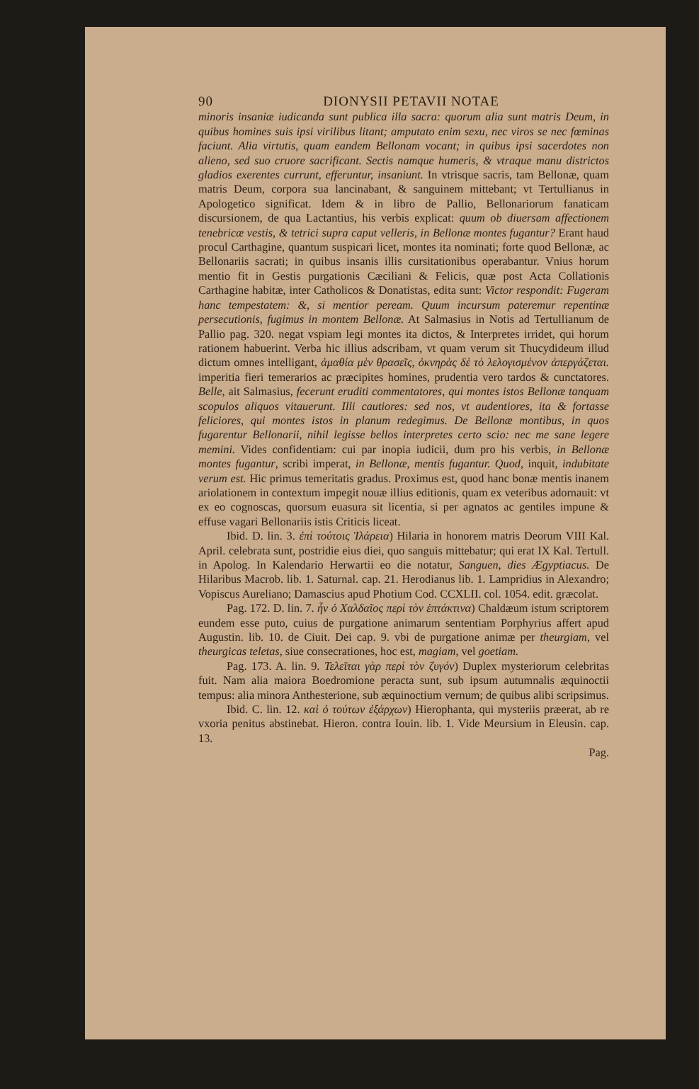90 DIONYSII PETAVII NOTAE
minoris insaniæ iudicanda sunt publica illa sacra: quorum alia sunt matris Deum, in quibus homines suis ipsi virilibus litant; amputato enim sexu, nec viros se nec fœminas faciunt. Alia virtutis, quam eandem Bellonam vocant; in quibus ipsi sacerdotes non alieno, sed suo cruore sacrificant. Sectis namque humeris, & vtraque manu districtos gladios exerentes currunt, efferuntur, insaniunt. In vtrisque sacris, tam Bellonæ, quam matris Deum, corpora sua lancinabant, & sanguinem mittebant; vt Tertullianus in Apologetico significat. Idem & in libro de Pallio, Bellonariorum fanaticam discursionem, de qua Lactantius, his verbis explicat: quum ob diuersam affectionem tenebricæ vestis, & tetrici supra caput velleris, in Bellonæ montes fugantur? Erant haud procul Carthagine, quantum suspicari licet, montes ita nominati; forte quod Bellonæ, ac Bellonariis sacrati; in quibus insanis illis cursitationibus operabantur. Vnius horum mentio fit in Gestis purgationis Cæciliani & Felicis, quæ post Acta Collationis Carthagine habitæ, inter Catholicos & Donatistas, edita sunt: Victor respondit: Fugeram hanc tempestatem: &, si mentior peream. Quum incursum pateremur repentinæ persecutionis, fugimus in montem Bellonæ. At Salmasius in Notis ad Tertullianum de Pallio pag. 320. negat vspiam legi montes ita dictos, & Interpretes irridet, qui horum rationem habuerint. Verba hic illius adscribam, vt quam verum sit Thucydideum illud dictum omnes intelligant, ἀμαθία μὲν θρασεῖς, ὀκνηρὰς δὲ τὸ λελογισμένον ἀπεργάζεται. imperitia fieri temerarios ac præcipites homines, prudentia vero tardos & cunctatores. Belle, ait Salmasius, fecerunt eruditi commentatores, qui montes istos Bellonæ tanquam scopulos aliquos vitauerunt. Illi cautiores: sed nos, vt audentiores, ita & fortasse feliciores, qui montes istos in planum redegimus. De Bellonæ montibus, in quos fugarentur Bellonarii, nihil legisse bellos interpretes certo scio: nec me sane legere memini. Vides confidentiam: cui par inopia iudicii, dum pro his verbis, in Bellonæ montes fugantur, scribi imperat, in Bellonæ, mentis fugantur. Quod, inquit, indubitate verum est. Hic primus temeritatis gradus. Proximus est, quod hanc bonæ mentis inanem ariolationem in contextum impegit nouæ illius editionis, quam ex veteribus adornauit: vt ex eo cognoscas, quorsum euasura sit licentia, si per agnatos ac gentiles impune & effuse vagari Bellonariis istis Criticis liceat.
Ibid. D. lin. 3. ἐπὶ τούτοις Ἱλάρεια) Hilaria in honorem matris Deorum VIII Kal. April. celebrata sunt, postridie eius diei, quo sanguis mittebatur; qui erat IX Kal. Tertull. in Apolog. In Kalendario Herwartii eo die notatur, Sanguen, dies Ægyptiacus. De Hilaribus Macrob. lib. 1. Saturnal. cap. 21. Herodianus lib. 1. Lampridius in Alexandro; Vopiscus Aureliano; Damascius apud Photium Cod. CCXLII. col. 1054. edit. græcolat.
Pag. 172. D. lin. 7. ἦν ὁ Χαλδαῖος περὶ τὸν ἑπτάκτινα) Chaldæum istum scriptorem eundem esse puto, cuius de purgatione animarum sententiam Porphyrius affert apud Augustin. lib. 10. de Ciuit. Dei cap. 9. vbi de purgatione animæ per theurgiam, vel theurgicas teletas, siue consecrationes, hoc est, magiam, vel goetiam.
Pag. 173. A. lin. 9. Τελεῖται γὰρ περὶ τὸν ζυγόν) Duplex mysteriorum celebritas fuit. Nam alia maiora Boedromione peracta sunt, sub ipsum autumnalis æquinoctii tempus: alia minora Anthesterione, sub æquinoctium vernum; de quibus alibi scripsimus.
Ibid. C. lin. 12. καὶ ὁ τούτων ἐξάρχων) Hierophanta, qui mysteriis præerat, ab re vxoria penitus abstinebat. Hieron. contra Iouin. lib. 1. Vide Meursium in Eleusin. cap. 13.
Pag.